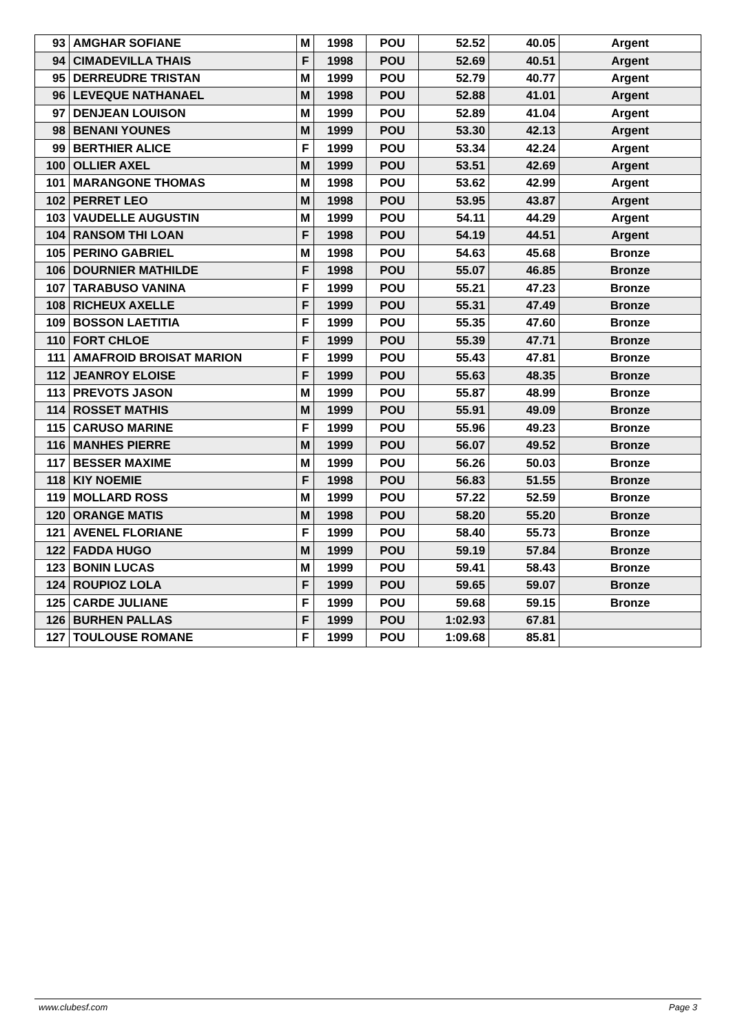| 93 | AMGHAR SOFIANE | M | 1998 | POU | 52.52 | 40.05 | Argent |
| 94 | CIMADEVILLA THAIS | F | 1998 | POU | 52.69 | 40.51 | Argent |
| 95 | DERREUDRE TRISTAN | M | 1999 | POU | 52.79 | 40.77 | Argent |
| 96 | LEVEQUE NATHANAEL | M | 1998 | POU | 52.88 | 41.01 | Argent |
| 97 | DENJEAN LOUISON | M | 1999 | POU | 52.89 | 41.04 | Argent |
| 98 | BENANI YOUNES | M | 1999 | POU | 53.30 | 42.13 | Argent |
| 99 | BERTHIER ALICE | F | 1999 | POU | 53.34 | 42.24 | Argent |
| 100 | OLLIER AXEL | M | 1999 | POU | 53.51 | 42.69 | Argent |
| 101 | MARANGONE THOMAS | M | 1998 | POU | 53.62 | 42.99 | Argent |
| 102 | PERRET LEO | M | 1998 | POU | 53.95 | 43.87 | Argent |
| 103 | VAUDELLE AUGUSTIN | M | 1999 | POU | 54.11 | 44.29 | Argent |
| 104 | RANSOM THI LOAN | F | 1998 | POU | 54.19 | 44.51 | Argent |
| 105 | PERINO GABRIEL | M | 1998 | POU | 54.63 | 45.68 | Bronze |
| 106 | DOURNIER MATHILDE | F | 1998 | POU | 55.07 | 46.85 | Bronze |
| 107 | TARABUSO VANINA | F | 1999 | POU | 55.21 | 47.23 | Bronze |
| 108 | RICHEUX AXELLE | F | 1999 | POU | 55.31 | 47.49 | Bronze |
| 109 | BOSSON LAETITIA | F | 1999 | POU | 55.35 | 47.60 | Bronze |
| 110 | FORT CHLOE | F | 1999 | POU | 55.39 | 47.71 | Bronze |
| 111 | AMAFROID BROISAT MARION | F | 1999 | POU | 55.43 | 47.81 | Bronze |
| 112 | JEANROY ELOISE | F | 1999 | POU | 55.63 | 48.35 | Bronze |
| 113 | PREVOTS JASON | M | 1999 | POU | 55.87 | 48.99 | Bronze |
| 114 | ROSSET MATHIS | M | 1999 | POU | 55.91 | 49.09 | Bronze |
| 115 | CARUSO MARINE | F | 1999 | POU | 55.96 | 49.23 | Bronze |
| 116 | MANHES PIERRE | M | 1999 | POU | 56.07 | 49.52 | Bronze |
| 117 | BESSER MAXIME | M | 1999 | POU | 56.26 | 50.03 | Bronze |
| 118 | KIY NOEMIE | F | 1998 | POU | 56.83 | 51.55 | Bronze |
| 119 | MOLLARD ROSS | M | 1999 | POU | 57.22 | 52.59 | Bronze |
| 120 | ORANGE MATIS | M | 1998 | POU | 58.20 | 55.20 | Bronze |
| 121 | AVENEL FLORIANE | F | 1999 | POU | 58.40 | 55.73 | Bronze |
| 122 | FADDA HUGO | M | 1999 | POU | 59.19 | 57.84 | Bronze |
| 123 | BONIN LUCAS | M | 1999 | POU | 59.41 | 58.43 | Bronze |
| 124 | ROUPIOZ LOLA | F | 1999 | POU | 59.65 | 59.07 | Bronze |
| 125 | CARDE JULIANE | F | 1999 | POU | 59.68 | 59.15 | Bronze |
| 126 | BURHEN PALLAS | F | 1999 | POU | 1:02.93 | 67.81 | |
| 127 | TOULOUSE ROMANE | F | 1999 | POU | 1:09.68 | 85.81 | |
www.clubesf.com Page 3